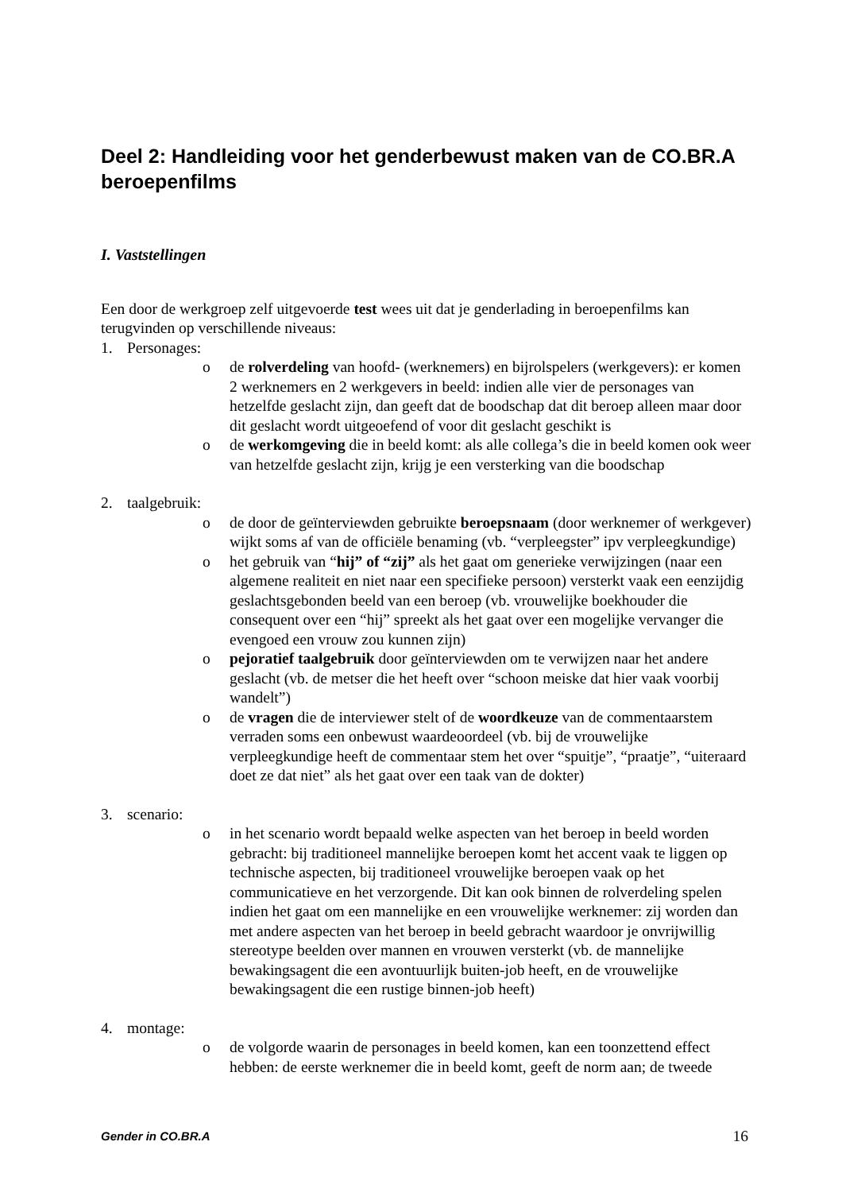Deel 2: Handleiding voor het genderbewust maken van de CO.BR.A beroepenfilms
I. Vaststellingen
Een door de werkgroep zelf uitgevoerde test wees uit dat je genderlading in beroepenfilms kan terugvinden op verschillende niveaus:
1. Personages:
o de rolverdeling van hoofd- (werknemers) en bijrolspelers (werkgevers): er komen 2 werknemers en 2 werkgevers in beeld: indien alle vier de personages van hetzelfde geslacht zijn, dan geeft dat de boodschap dat dit beroep alleen maar door dit geslacht wordt uitgeoefend of voor dit geslacht geschikt is
o de werkomgeving die in beeld komt: als alle collega’s die in beeld komen ook weer van hetzelfde geslacht zijn, krijg je een versterking van die boodschap
2. taalgebruik:
o de door de geïnterviewden gebruikte beroepsnaam (door werknemer of werkgever) wijkt soms af van de officiële benaming (vb. “verpleegster” ipv verpleegkundige)
o het gebruik van “hij” of “zij” als het gaat om generieke verwijzingen (naar een algemene realiteit en niet naar een specifieke persoon) versterkt vaak een eenzijdig geslachtsgebonden beeld van een beroep (vb. vrouwelijke boekhouder die consequent over een “hij” spreekt als het gaat over een mogelijke vervanger die evengoed een vrouw zou kunnen zijn)
o pejoratief taalgebruik door geïnterviewden om te verwijzen naar het andere geslacht (vb. de metser die het heeft over “schoon meiske dat hier vaak voorbij wandelt”)
o de vragen die de interviewer stelt of de woordkeuze van de commentaarstem verraden soms een onbewust waardeoordeel (vb. bij de vrouwelijke verpleegkundige heeft de commentaar stem het over “spuitje”, “praatje”, “uiteraard doet ze dat niet” als het gaat over een taak van de dokter)
3. scenario:
o in het scenario wordt bepaald welke aspecten van het beroep in beeld worden gebracht: bij traditioneel mannelijke beroepen komt het accent vaak te liggen op technische aspecten, bij traditioneel vrouwelijke beroepen vaak op het communicatieve en het verzorgende. Dit kan ook binnen de rolverdeling spelen indien het gaat om een mannelijke en een vrouwelijke werknemer: zij worden dan met andere aspecten van het beroep in beeld gebracht waardoor je onvrijwillig stereotype beelden over mannen en vrouwen versterkt (vb. de mannelijke bewakingsagent die een avontuurlijk buiten-job heeft, en de vrouwelijke bewakingsagent die een rustige binnen-job heeft)
4. montage:
o de volgorde waarin de personages in beeld komen, kan een toonzettend effect hebben: de eerste werknemer die in beeld komt, geeft de norm aan; de tweede
Gender in CO.BR.A 16